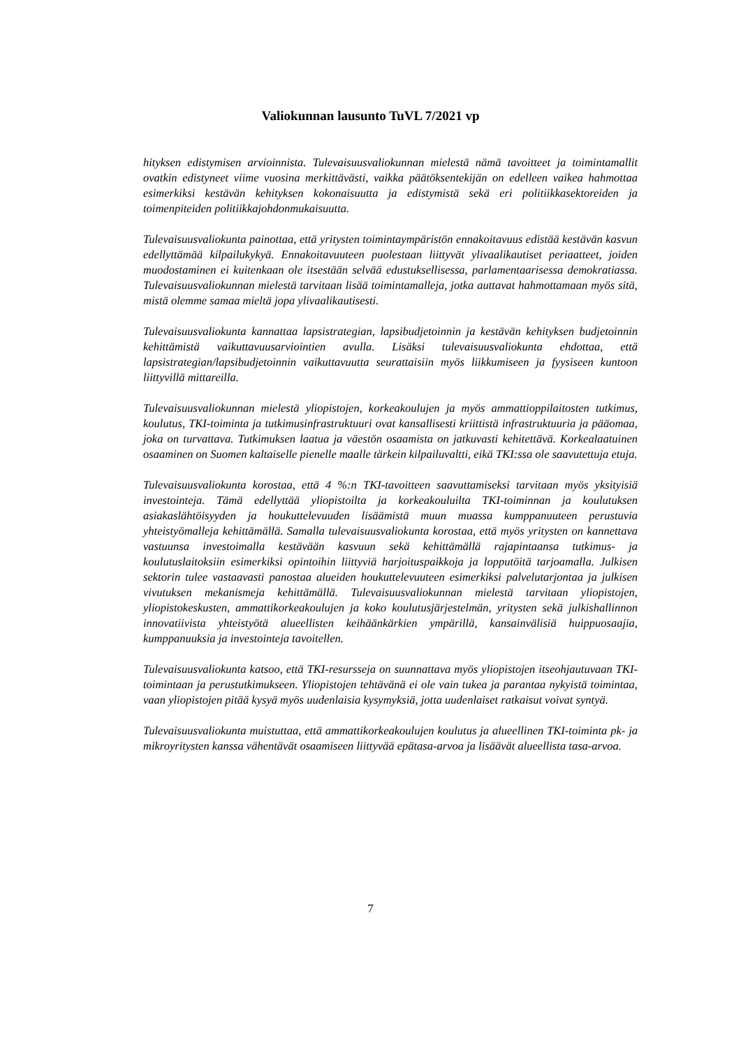Valiokunnan lausunto TuVL 7/2021 vp
hityksen edistymisen arvioinnista. Tulevaisuusvaliokunnan mielestä nämä tavoitteet ja toimintamallit ovatkin edistyneet viime vuosina merkittävästi, vaikka päätöksentekijän on edelleen vaikea hahmottaa esimerkiksi kestävän kehityksen kokonaisuutta ja edistymistä sekä eri politiikkasektoreiden ja toimenpiteiden politiikkajohdonmukaisuutta.
Tulevaisuusvaliokunta painottaa, että yritysten toimintaympäristön ennakoitavuus edistää kestävän kasvun edellyttämää kilpailukykyä. Ennakoitavuuteen puolestaan liittyvät ylivaalikautiset periaatteet, joiden muodostaminen ei kuitenkaan ole itsestään selvää edustuksellisessa, parlamentaarisessa demokratiassa. Tulevaisuusvaliokunnan mielestä tarvitaan lisää toimintamalleja, jotka auttavat hahmottamaan myös sitä, mistä olemme samaa mieltä jopa ylivaalikautisesti.
Tulevaisuusvaliokunta kannattaa lapsistrategian, lapsibudjetoinnin ja kestävän kehityksen budjetoinnin kehittämistä vaikuttavuusarviointien avulla. Lisäksi tulevaisuusvaliokunta ehdottaa, että lapsistrategian/lapsibudjetoinnin vaikuttavuutta seurattaisiin myös liikkumiseen ja fyysiseen kuntoon liittyvillä mittareilla.
Tulevaisuusvaliokunnan mielestä yliopistojen, korkeakoulujen ja myös ammattioppilaitosten tutkimus, koulutus, TKI-toiminta ja tutkimusinfrastruktuuri ovat kansallisesti kriittistä infrastruktuuria ja pääomaa, joka on turvattava. Tutkimuksen laatua ja väestön osaamista on jatkuvasti kehitettävä. Korkealaatuinen osaaminen on Suomen kaltaiselle pienelle maalle tärkein kilpailuvaltti, eikä TKI:ssa ole saavutettuja etuja.
Tulevaisuusvaliokunta korostaa, että 4 %:n TKI-tavoitteen saavuttamiseksi tarvitaan myös yksityisiä investointeja. Tämä edellyttää yliopistoilta ja korkeakouluilta TKI-toiminnan ja koulutuksen asiakaslähtöisyyden ja houkuttelevuuden lisäämistä muun muassa kumppanuuteen perustuvia yhteistyömalleja kehittämällä. Samalla tulevaisuusvaliokunta korostaa, että myös yritysten on kannettava vastuunsa investoimalla kestävään kasvuun sekä kehittämällä rajapintaansa tutkimus- ja koulutuslaitoksiin esimerkiksi opintoihin liittyviä harjoituspaikkoja ja lopputöitä tarjoamalla. Julkisen sektorin tulee vastaavasti panostaa alueiden houkuttelevuuteen esimerkiksi palvelutarjontaa ja julkisen vivutuksen mekanismeja kehittämällä. Tulevaisuusvaliokunnan mielestä tarvitaan yliopistojen, yliopistokeskusten, ammattikorkeakoulujen ja koko koulutusjärjestelmän, yritysten sekä julkishallinnon innovatiivista yhteistyötä alueellisten keihäänkärkien ympärillä, kansainvälisiä huippuosaajia, kumppanuuksia ja investointeja tavoitellen.
Tulevaisuusvaliokunta katsoo, että TKI-resursseja on suunnattava myös yliopistojen itseohjautuvaan TKI-toimintaan ja perustutkimukseen. Yliopistojen tehtävänä ei ole vain tukea ja parantaa nykyistä toimintaa, vaan yliopistojen pitää kysyä myös uudenlaisia kysymyksiä, jotta uudenlaiset ratkaisut voivat syntyä.
Tulevaisuusvaliokunta muistuttaa, että ammattikorkeakoulujen koulutus ja alueellinen TKI-toiminta pk- ja mikroyritysten kanssa vähentävät osaamiseen liittyvää epätasa-arvoa ja lisäävät alueellista tasa-arvoa.
7